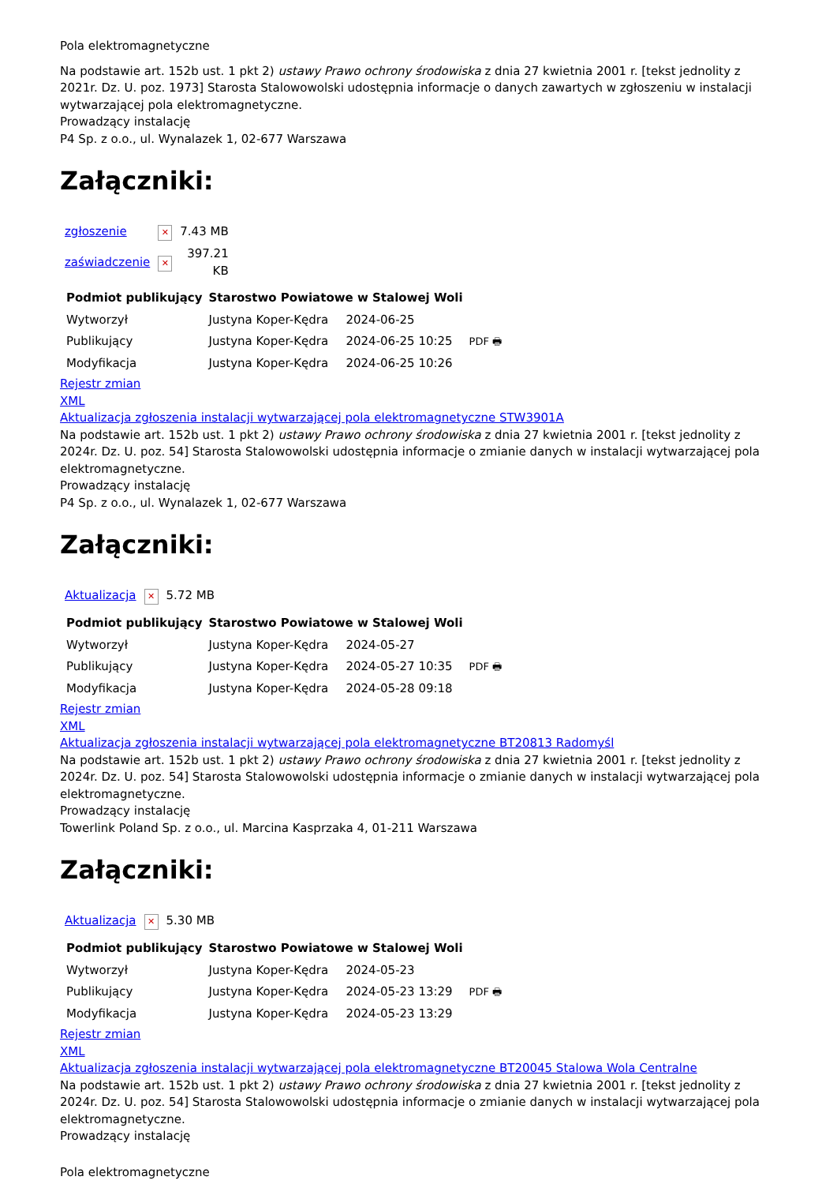Pola elektromagnetyczne
Na podstawie art. 152b ust. 1 pkt 2) ustawy Prawo ochrony środowiska z dnia 27 kwietnia 2001 r. [tekst jednolity z 2021r. Dz. U. poz. 1973] Starosta Stalowowolski udostępnia informacje o danych zawartych w zgłoszeniu w instalacji wytwarzającej pola elektromagnetyczne.
Prowadzący instalację
P4 Sp. z o.o., ul. Wynalazek 1, 02-677 Warszawa
Załączniki:
| zgłoszenie | ✕ | 7.43 MB |
| zaświadczenie | ✕ | 397.21 KB |
| Podmiot publikujący | Starostwo Powiatowe w Stalowej Woli | | |
| Wytworzył | Justyna Koper-Kędra | 2024-06-25 | PDF 🖶 |
| Publikujący | Justyna Koper-Kędra | 2024-06-25 10:25 | |
| Modyfikacja | Justyna Koper-Kędra | 2024-06-25 10:26 | |
Rejestr zmian
XML
Aktualizacja zgłoszenia instalacji wytwarzającej pola elektromagnetyczne STW3901A
Na podstawie art. 152b ust. 1 pkt 2) ustawy Prawo ochrony środowiska z dnia 27 kwietnia 2001 r. [tekst jednolity z 2024r. Dz. U. poz. 54] Starosta Stalowowolski udostępnia informacje o zmianie danych w instalacji wytwarzającej pola elektromagnetyczne.
Prowadzący instalację
P4 Sp. z o.o., ul. Wynalazek 1, 02-677 Warszawa
Załączniki:
| Aktualizacja | ✕ | 5.72 MB |
| Podmiot publikujący | Starostwo Powiatowe w Stalowej Woli | | |
| Wytworzył | Justyna Koper-Kędra | 2024-05-27 | PDF 🖶 |
| Publikujący | Justyna Koper-Kędra | 2024-05-27 10:35 | |
| Modyfikacja | Justyna Koper-Kędra | 2024-05-28 09:18 | |
Rejestr zmian
XML
Aktualizacja zgłoszenia instalacji wytwarzającej pola elektromagnetyczne BT20813 Radomyśl
Na podstawie art. 152b ust. 1 pkt 2) ustawy Prawo ochrony środowiska z dnia 27 kwietnia 2001 r. [tekst jednolity z 2024r. Dz. U. poz. 54] Starosta Stalowowolski udostępnia informacje o zmianie danych w instalacji wytwarzającej pola elektromagnetyczne.
Prowadzący instalację
Towerlink Poland Sp. z o.o., ul. Marcina Kasprzaka 4, 01-211 Warszawa
Załączniki:
| Aktualizacja | ✕ | 5.30 MB |
| Podmiot publikujący | Starostwo Powiatowe w Stalowej Woli | | |
| Wytworzył | Justyna Koper-Kędra | 2024-05-23 | PDF 🖶 |
| Publikujący | Justyna Koper-Kędra | 2024-05-23 13:29 | |
| Modyfikacja | Justyna Koper-Kędra | 2024-05-23 13:29 | |
Rejestr zmian
XML
Aktualizacja zgłoszenia instalacji wytwarzającej pola elektromagnetyczne BT20045 Stalowa Wola Centralne
Na podstawie art. 152b ust. 1 pkt 2) ustawy Prawo ochrony środowiska z dnia 27 kwietnia 2001 r. [tekst jednolity z 2024r. Dz. U. poz. 54] Starosta Stalowowolski udostępnia informacje o zmianie danych w instalacji wytwarzającej pola elektromagnetyczne.
Prowadzący instalację
Pola elektromagnetyczne